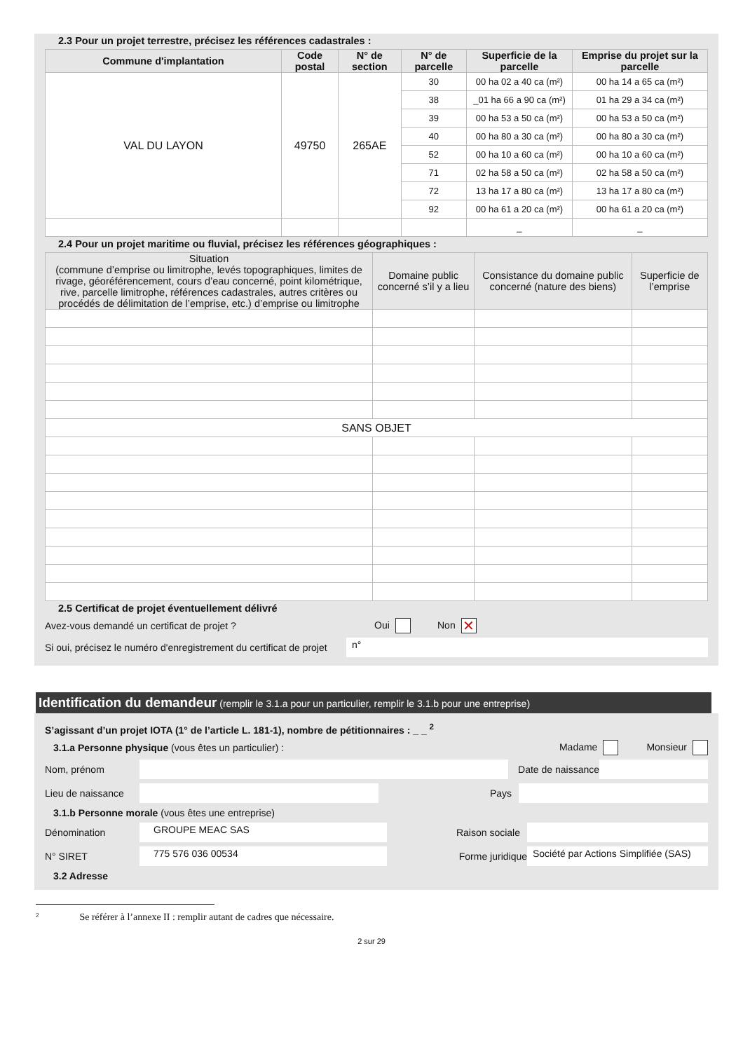2.3 Pour un projet terrestre, précisez les références cadastrales :
| Commune d'implantation | Code postal | N° de section | N° de parcelle | Superficie de la parcelle | Emprise du projet sur la parcelle |
| --- | --- | --- | --- | --- | --- |
| VAL DU LAYON | 49750 | 265AE | 30 | 00 ha 02 a 40 ca (m²) | 00 ha 14 a 65 ca (m²) |
| | | | 38 | _01 ha 66 a 90 ca (m²) | 01 ha 29 a 34 ca (m²) |
| | | | 39 | 00 ha 53 a 50 ca (m²) | 00 ha 53 a 50 ca (m²) |
| | | | 40 | 00 ha 80 a 30 ca (m²) | 00 ha 80 a 30 ca (m²) |
| | | | 52 | 00 ha 10 a 60 ca (m²) | 00 ha 10 a 60 ca (m²) |
| | | | 71 | 02 ha 58 a 50 ca (m²) | 02 ha 58 a 50 ca (m²) |
| | | | 72 | 13 ha 17 a 80 ca (m²) | 13 ha 17 a 80 ca (m²) |
| | | | 92 | 00 ha 61 a 20 ca (m²) | 00 ha 61 a 20 ca (m²) |
| | | | | _ | _ |
2.4 Pour un projet maritime ou fluvial, précisez les références géographiques :
| Situation (commune d’emprise ou limitrophe, levés topographiques, limites de rivage, géoréférencement, cours d’eau concerné, point kilométrique, rive, parcelle limitrophe, références cadastrales, autres critères ou procédés de délimitation de l’emprise, etc.) d’emprise ou limitrophe | Domaine public concerné s’il y a lieu | Consistance du domaine public concerné (nature des biens) | Superficie de l’emprise |
| --- | --- | --- | --- |
| SANS OBJET | | | |
2.5 Certificat de projet éventuellement délivré
Avez-vous demandé un certificat de projet ? Oui Non ✕
Si oui, précisez le numéro d'enregistrement du certificat de projet n°
Identification du demandeur (remplir le 3.1.a pour un particulier, remplir le 3.1.b pour une entreprise)
S’agissant d’un projet IOTA (1° de l’article L. 181-1), nombre de pétitionnaires : _ _ <sup>2</sup>
3.1.a Personne physique (vous êtes un particulier) : Madame Monsieur
Nom, prénom Date de naissance
Lieu de naissance Pays
3.1.b Personne morale (vous êtes une entreprise)
Dénomination GROUPE MEAC SAS Raison sociale
N° SIRET 775 576 036 00534 Forme juridique Société par Actions Simplifiée (SAS)
3.2 Adresse
<sup>2</sup> Se référer à l’annexe II : remplir autant de cadres que nécessaire.
2 sur 29